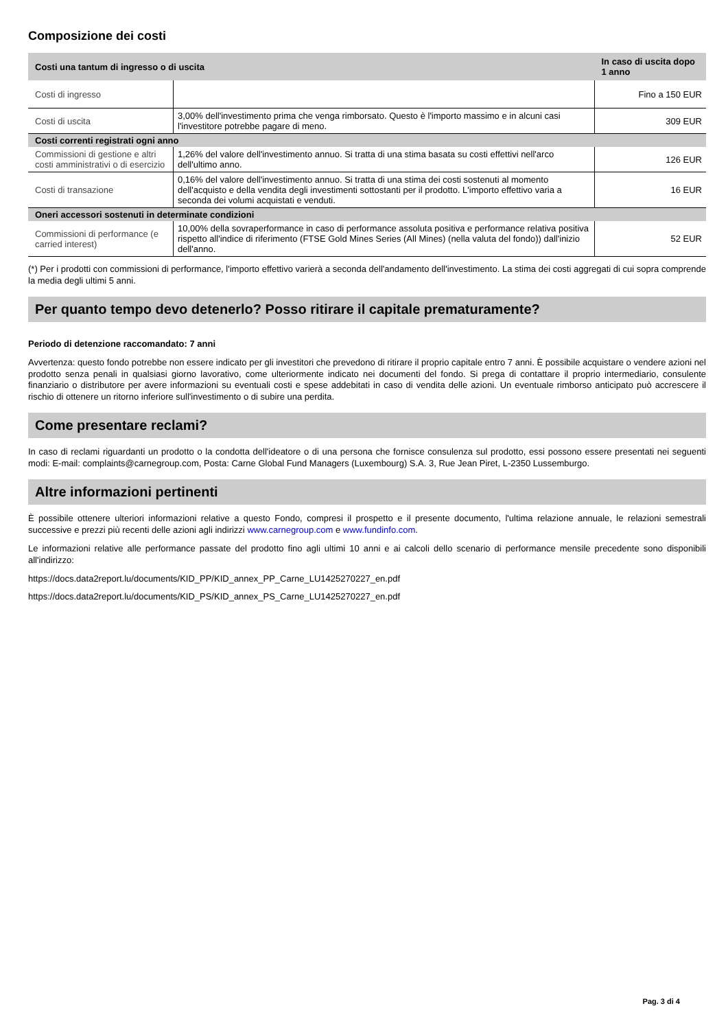Composizione dei costi
| Costi una tantum di ingresso o di uscita | | In caso di uscita dopo 1 anno |
| --- | --- | --- |
| Costi di ingresso | | Fino a 150 EUR |
| Costi di uscita | 3,00% dell'investimento prima che venga rimborsato. Questo è l'importo massimo e in alcuni casi l'investitore potrebbe pagare di meno. | 309 EUR |
| Costi correnti registrati ogni anno | | |
| Commissioni di gestione e altri costi amministrativi o di esercizio | 1,26% del valore dell'investimento annuo. Si tratta di una stima basata su costi effettivi nell'arco dell'ultimo anno. | 126 EUR |
| Costi di transazione | 0,16% del valore dell'investimento annuo. Si tratta di una stima dei costi sostenuti al momento dell'acquisto e della vendita degli investimenti sottostanti per il prodotto. L'importo effettivo varia a seconda dei volumi acquistati e venduti. | 16 EUR |
| Oneri accessori sostenuti in determinate condizioni | | |
| Commissioni di performance (e carried interest) | 10,00% della sovraperformance in caso di performance assoluta positiva e performance relativa positiva rispetto all'indice di riferimento (FTSE Gold Mines Series (All Mines) (nella valuta del fondo)) dall'inizio dell'anno. | 52 EUR |
(*) Per i prodotti con commissioni di performance, l'importo effettivo varierà a seconda dell'andamento dell'investimento. La stima dei costi aggregati di cui sopra comprende la media degli ultimi 5 anni.
Per quanto tempo devo detenerlo? Posso ritirare il capitale prematuramente?
Periodo di detenzione raccomandato: 7 anni
Avvertenza: questo fondo potrebbe non essere indicato per gli investitori che prevedono di ritirare il proprio capitale entro 7 anni. È possibile acquistare o vendere azioni nel prodotto senza penali in qualsiasi giorno lavorativo, come ulteriormente indicato nei documenti del fondo. Si prega di contattare il proprio intermediario, consulente finanziario o distributore per avere informazioni su eventuali costi e spese addebitati in caso di vendita delle azioni. Un eventuale rimborso anticipato può accrescere il rischio di ottenere un ritorno inferiore sull'investimento o di subire una perdita.
Come presentare reclami?
In caso di reclami riguardanti un prodotto o la condotta dell'ideatore o di una persona che fornisce consulenza sul prodotto, essi possono essere presentati nei seguenti modi: E-mail: complaints@carnegroup.com, Posta: Carne Global Fund Managers (Luxembourg) S.A. 3, Rue Jean Piret, L-2350 Lussemburgo.
Altre informazioni pertinenti
È possibile ottenere ulteriori informazioni relative a questo Fondo, compresi il prospetto e il presente documento, l'ultima relazione annuale, le relazioni semestrali successive e prezzi più recenti delle azioni agli indirizzi www.carnegroup.com e www.fundinfo.com.
Le informazioni relative alle performance passate del prodotto fino agli ultimi 10 anni e ai calcoli dello scenario di performance mensile precedente sono disponibili all'indirizzo:
https://docs.data2report.lu/documents/KID_PP/KID_annex_PP_Carne_LU1425270227_en.pdf
https://docs.data2report.lu/documents/KID_PS/KID_annex_PS_Carne_LU1425270227_en.pdf
Pag. 3 di 4